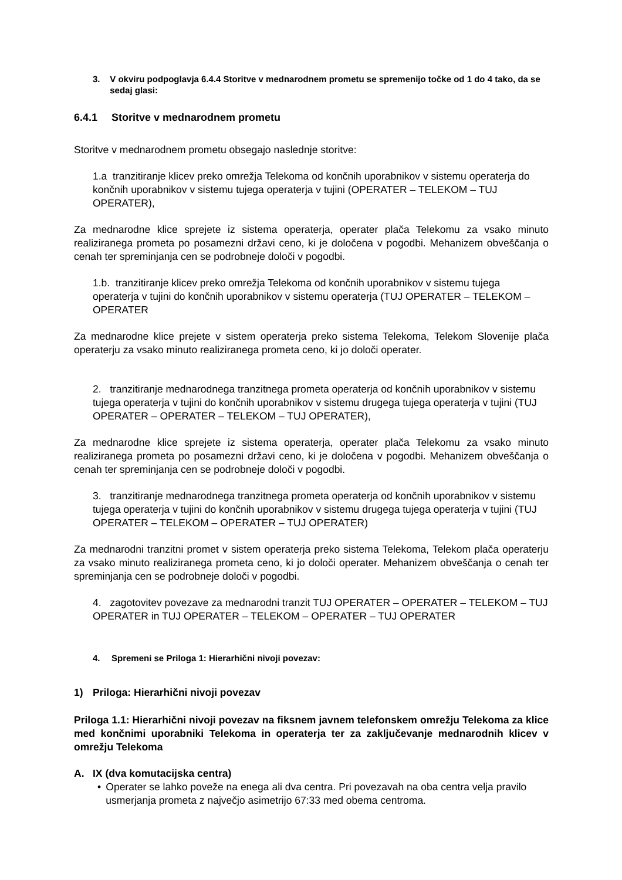3. V okviru podpoglavja 6.4.4 Storitve v mednarodnem prometu se spremenijo točke od 1 do 4 tako, da se sedaj glasi:
6.4.1 Storitve v mednarodnem prometu
Storitve v mednarodnem prometu obsegajo naslednje storitve:
1.a tranzitiranje klicev preko omrežja Telekoma od končnih uporabnikov v sistemu operaterja do končnih uporabnikov v sistemu tujega operaterja v tujini (OPERATER – TELEKOM – TUJ OPERATER),
Za mednarodne klice sprejete iz sistema operaterja, operater plača Telekomu za vsako minuto realiziranega prometa po posamezni državi ceno, ki je določena v pogodbi. Mehanizem obveščanja o cenah ter spreminjanja cen se podrobneje določi v pogodbi.
1.b. tranzitiranje klicev preko omrežja Telekoma od končnih uporabnikov v sistemu tujega operaterja v tujini do končnih uporabnikov v sistemu operaterja (TUJ OPERATER – TELEKOM – OPERATER
Za mednarodne klice prejete v sistem operaterja preko sistema Telekoma, Telekom Slovenije plača operaterju za vsako minuto realiziranega prometa ceno, ki jo določi operater.
2. tranzitiranje mednarodnega tranzitnega prometa operaterja od končnih uporabnikov v sistemu tujega operaterja v tujini do končnih uporabnikov v sistemu drugega tujega operaterja v tujini (TUJ OPERATER – OPERATER – TELEKOM – TUJ OPERATER),
Za mednarodne klice sprejete iz sistema operaterja, operater plača Telekomu za vsako minuto realiziranega prometa po posamezni državi ceno, ki je določena v pogodbi. Mehanizem obveščanja o cenah ter spreminjanja cen se podrobneje določi v pogodbi.
3. tranzitiranje mednarodnega tranzitnega prometa operaterja od končnih uporabnikov v sistemu tujega operaterja v tujini do končnih uporabnikov v sistemu drugega tujega operaterja v tujini (TUJ OPERATER – TELEKOM – OPERATER – TUJ OPERATER)
Za mednarodni tranzitni promet v sistem operaterja preko sistema Telekoma, Telekom plača operaterju za vsako minuto realiziranega prometa ceno, ki jo določi operater. Mehanizem obveščanja o cenah ter spreminjanja cen se podrobneje določi v pogodbi.
4. zagotovitev povezave za mednarodni tranzit TUJ OPERATER – OPERATER – TELEKOM – TUJ OPERATER in TUJ OPERATER – TELEKOM – OPERATER – TUJ OPERATER
4. Spremeni se Priloga 1: Hierarhični nivoji povezav:
1) Priloga: Hierarhični nivoji povezav
Priloga 1.1: Hierarhični nivoji povezav na fiksnem javnem telefonskem omrežju Telekoma za klice med končnimi uporabniki Telekoma in operaterja ter za zaključevanje mednarodnih klicev v omrežju Telekoma
A. IX (dva komutacijska centra)
• Operater se lahko poveže na enega ali dva centra. Pri povezavah na oba centra velja pravilo usmerjanja prometa z največjo asimetrijo 67:33 med obema centroma.